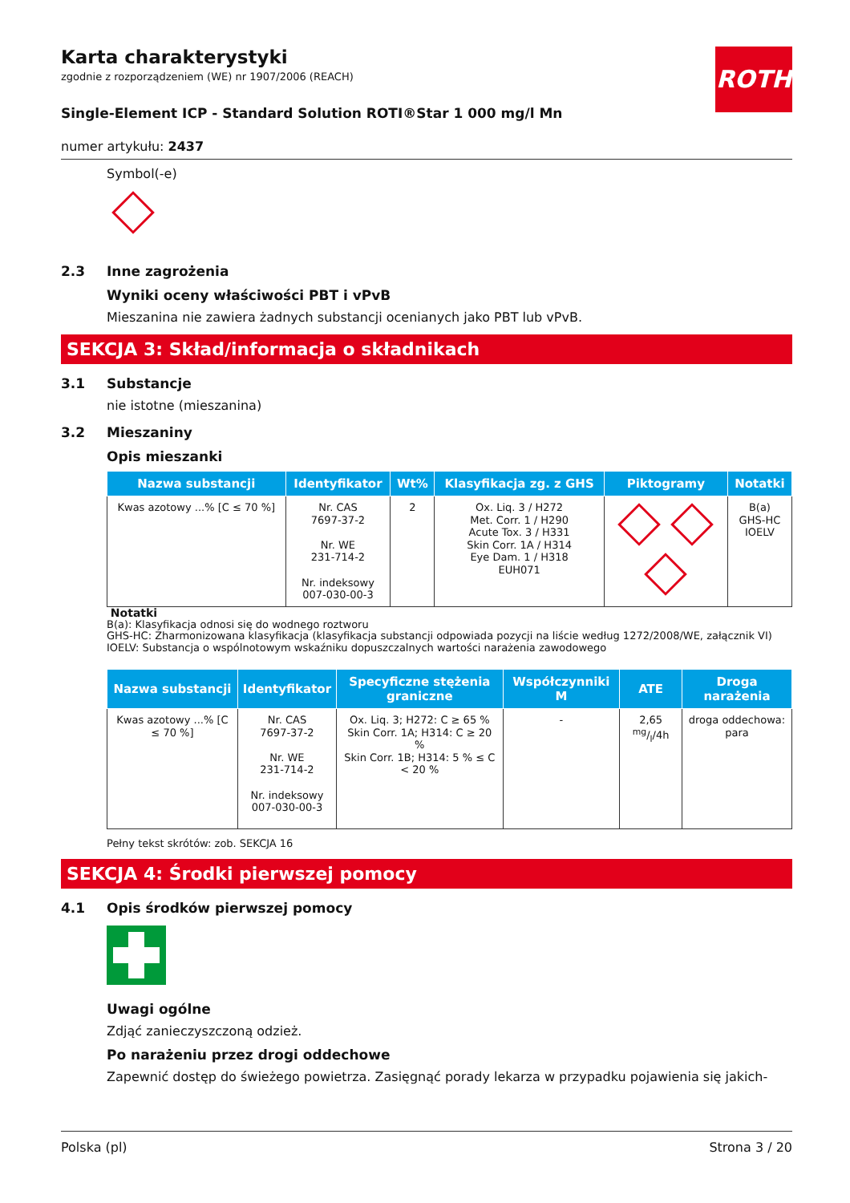ROTH
Karta charakterystyki
zgodnie z rozporządzeniem (WE) nr 1907/2006 (REACH)
Single-Element ICP - Standard Solution ROTI®Star 1 000 mg/l Mn
numer artykułu: 2437
Symbol(-e)
2.3 Inne zagrożenia
Wyniki oceny właściwości PBT i vPvB
Mieszanina nie zawiera żadnych substancji ocenianych jako PBT lub vPvB.
SEKCJA 3: Skład/informacja o składnikach
3.1 Substancje
nie istotne (mieszanina)
3.2 Mieszaniny
Opis mieszanki
| Nazwa substancji | Identyfikator | Wt% | Klasyfikacja zg. z GHS | Piktogramy | Notatki |
| --- | --- | --- | --- | --- | --- |
| Kwas azotowy ...% [C ≤ 70 %] | Nr. CAS 7697-37-2 Nr. WE 231-714-2 Nr. indeksowy 007-030-00-3 | 2 | Ox. Liq. 3 / H272 Met. Corr. 1 / H290 Acute Tox. 3 / H331 Skin Corr. 1A / H314 Eye Dam. 1 / H318 EUH071 | | B(a) GHS-HC IOELV |
Notatki
B(a): Klasyfikacja odnosi się do wodnego roztworu
GHS-HC: Zharmonizowana klasyfikacja (klasyfikacja substancji odpowiada pozycji na liście według 1272/2008/WE, załącznik VI)
IOELV: Substancja o wspólnotowym wskaźniku dopuszczalnych wartości narażenia zawodowego
| Nazwa substancji | Identyfikator | Specyficzne stężenia graniczne | Współczynniki M | ATE | Droga narażenia |
| --- | --- | --- | --- | --- | --- |
| Kwas azotowy ...% [C ≤ 70 %] | Nr. CAS 7697-37-2 Nr. WE 231-714-2 Nr. indeksowy 007-030-00-3 | Ox. Liq. 3; H272: C ≥ 65 % Skin Corr. 1A; H314: C ≥ 20 % Skin Corr. 1B; H314: 5 % ≤ C < 20 % | - | 2,65 mg/l/4h | droga oddechowa: para |
Pełny tekst skrótów: zob. SEKCJA 16
SEKCJA 4: Środki pierwszej pomocy
4.1 Opis środków pierwszej pomocy
Uwagi ogólne
Zdjąć zanieczyszczoną odzież.
Po narażeniu przez drogi oddechowe
Zapewnić dostęp do świeżego powietrza. Zasięgnąć porady lekarza w przypadku pojawienia się jakich-
Polska (pl) Strona 3 / 20